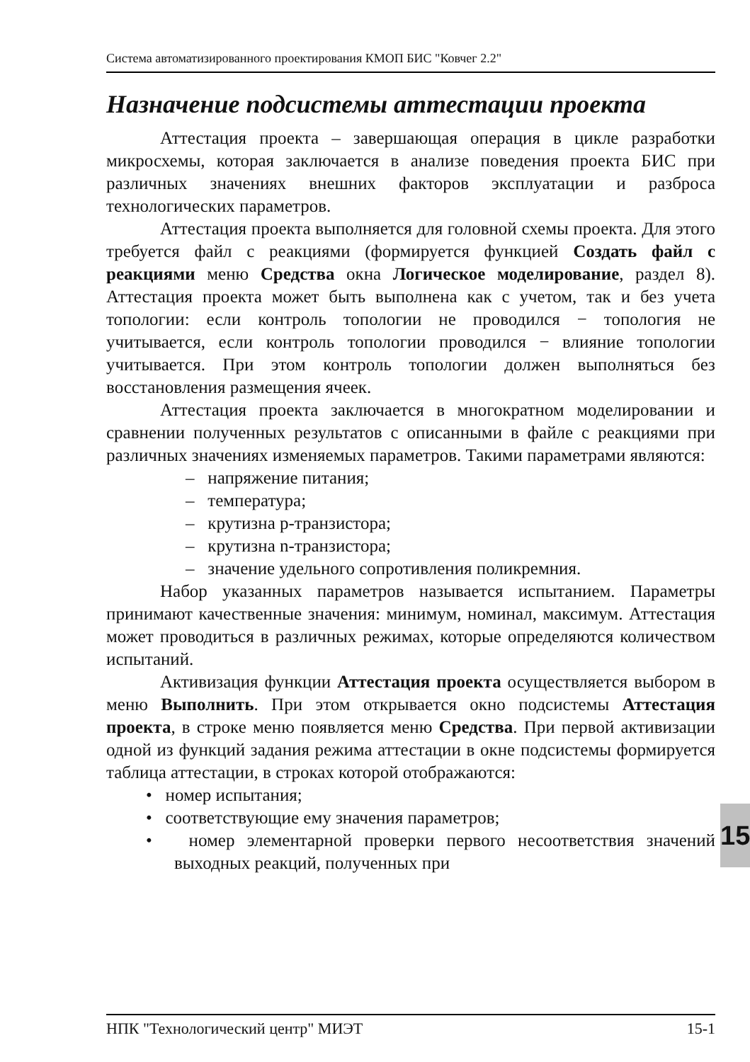Система автоматизированного проектирования КМОП БИС "Ковчег 2.2"
Назначение подсистемы аттестации проекта
Аттестация проекта – завершающая операция в цикле разработки микросхемы, которая заключается в анализе поведения проекта БИС при различных значениях внешних факторов эксплуатации и разброса технологических параметров.
Аттестация проекта выполняется для головной схемы проекта. Для этого требуется файл с реакциями (формируется функцией Создать файл с реакциями меню Средства окна Логическое моделирование, раздел 8). Аттестация проекта может быть выполнена как с учетом, так и без учета топологии: если контроль топологии не проводился − топология не учитывается, если контроль топологии проводился − влияние топологии учитывается. При этом контроль топологии должен выполняться без восстановления размещения ячеек.
Аттестация проекта заключается в многократном моделировании и сравнении полученных результатов с описанными в файле с реакциями при различных значениях изменяемых параметров. Такими параметрами являются:
– напряжение питания;
– температура;
– крутизна p-транзистора;
– крутизна n-транзистора;
– значение удельного сопротивления поликремния.
Набор указанных параметров называется испытанием. Параметры принимают качественные значения: минимум, номинал, максимум. Аттестация может проводиться в различных режимах, которые определяются количеством испытаний.
Активизация функции Аттестация проекта осуществляется выбором в меню Выполнить. При этом открывается окно подсистемы Аттестация проекта, в строке меню появляется меню Средства. При первой активизации одной из функций задания режима аттестации в окне подсистемы формируется таблица аттестации, в строках которой отображаются:
• номер испытания;
• соответствующие ему значения параметров;
• номер элементарной проверки первого несоответствия значений выходных реакций, полученных при
15
НПК "Технологический центр" МИЭТ 15-1